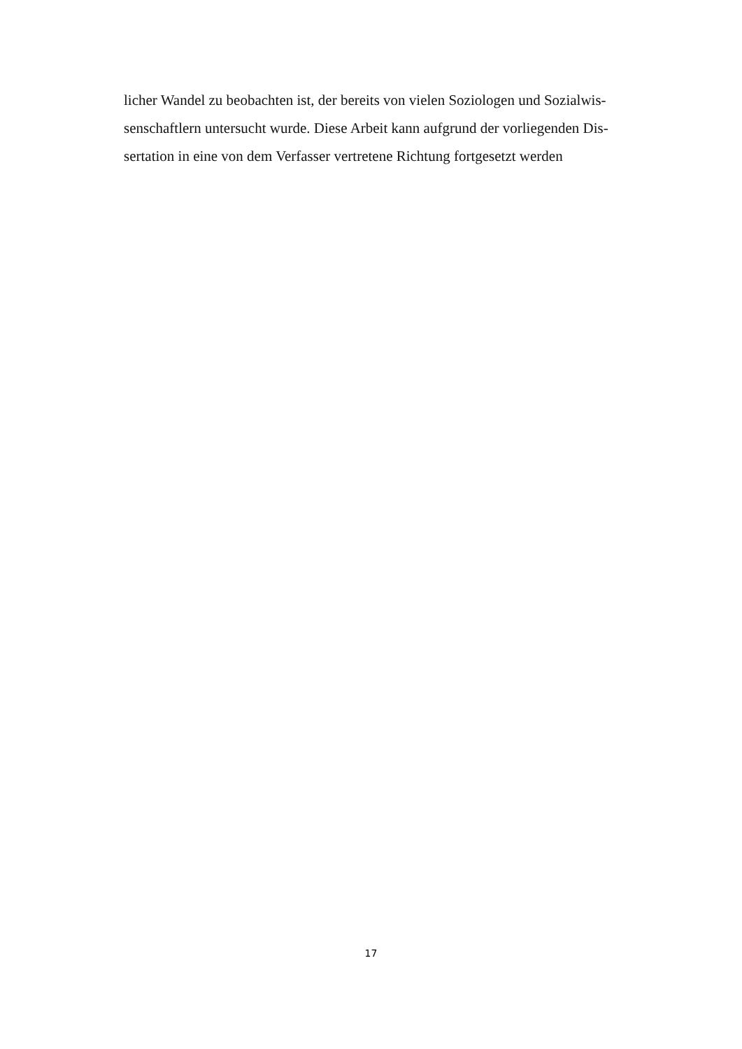licher Wandel zu beobachten ist, der bereits von vielen Soziologen und Sozialwis-
senschaftlern untersucht wurde. Diese Arbeit kann aufgrund der vorliegenden Dis-
sertation in eine von dem Verfasser vertretene Richtung fortgesetzt werden
17